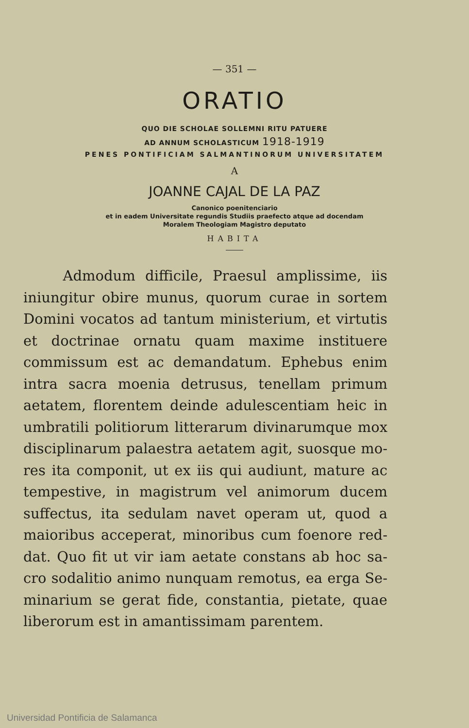— 351 —
ORATIO
QUO DIE SCHOLAE SOLLEMNI RITU PATUERE
AD ANNUM SCHOLASTICUM 1918-1919
PENES PONTIFICIAM SALMANTINORUM UNIVERSITATEM
A
JOANNE CAJAL DE LA PAZ
Canonico poenitenciario
et in eadem Universitate regundis Studiis praefecto atque ad docendam
Moralem Theologiam Magistro deputato
HABITA
Admodum difficile, Praesul amplissime, iis iniungitur obire munus, quorum curae in sortem Domini vocatos ad tantum ministerium, et virtu­tis et doctrinae ornatu quam maxime instituere commissum est ac demandatum. Ephebus enim intra sacra moenia detrusus, tenellam primum aetatem, florentem deinde adulescentiam heic in umbratili politiorum litterarum divinarumque mox disciplinarum palaestra aetatem agit, suosque mo­res ita componit, ut ex iis qui audiunt, mature ac tempestive, in magistrum vel animorum ducem suffectus, ita sedulam navet operam ut, quod a maioribus acceperat, minoribus cum foenore red­dat. Quo fit ut vir iam aetate constans ab hoc sa­cro sodalitio animo nunquam remotus, ea erga Se­minarium se gerat fide, constantia, pietate, quae liberorum est in amantissimam parentem.
Universidad Pontificia de Salamanca